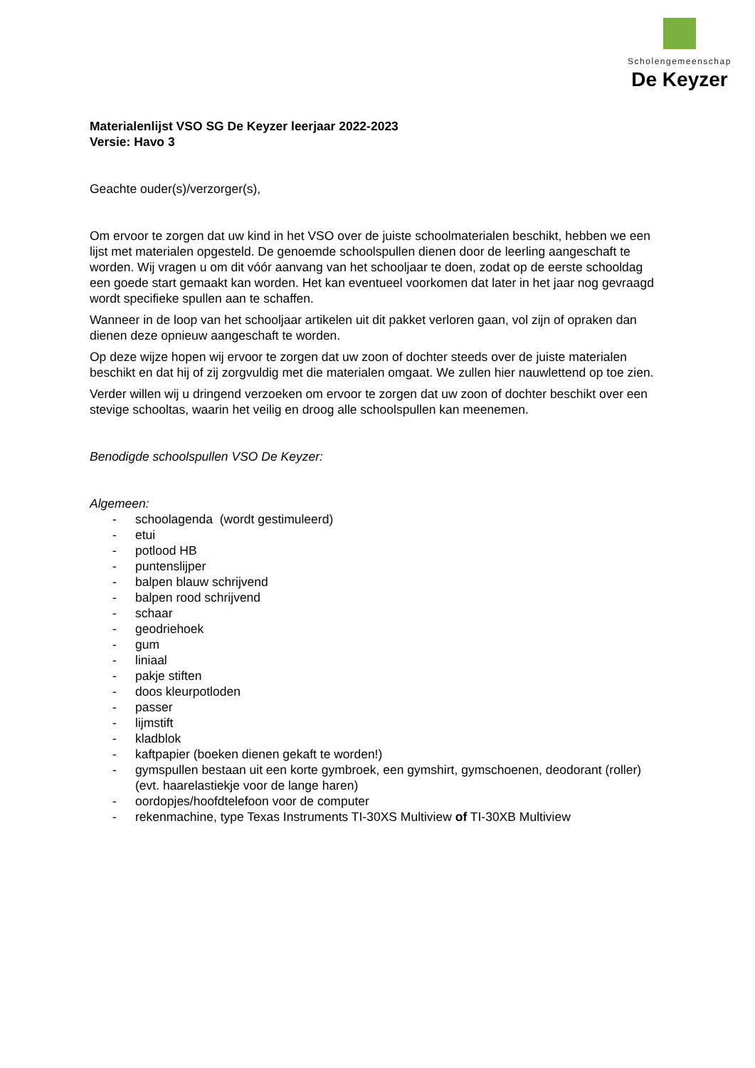Scholengemeenschap
De Keyzer
Materialenlijst VSO SG De Keyzer leerjaar 2022-2023
Versie: Havo 3
Geachte ouder(s)/verzorger(s),
Om ervoor te zorgen dat uw kind in het VSO over de juiste schoolmaterialen beschikt, hebben we een lijst met materialen opgesteld. De genoemde schoolspullen dienen door de leerling aangeschaft te worden. Wij vragen u om dit vóór aanvang van het schooljaar te doen, zodat op de eerste schooldag een goede start gemaakt kan worden. Het kan eventueel voorkomen dat later in het jaar nog gevraagd wordt specifieke spullen aan te schaffen.
Wanneer in de loop van het schooljaar artikelen uit dit pakket verloren gaan, vol zijn of opraken dan dienen deze opnieuw aangeschaft te worden.
Op deze wijze hopen wij ervoor te zorgen dat uw zoon of dochter steeds over de juiste materialen beschikt en dat hij of zij zorgvuldig met die materialen omgaat. We zullen hier nauwlettend op toe zien.
Verder willen wij u dringend verzoeken om ervoor te zorgen dat uw zoon of dochter beschikt over een stevige schooltas, waarin het veilig en droog alle schoolspullen kan meenemen.
Benodigde schoolspullen VSO De Keyzer:
Algemeen:
- schoolagenda (wordt gestimuleerd)
- etui
- potlood HB
- puntenslijper
- balpen blauw schrijvend
- balpen rood schrijvend
- schaar
- geodriehoek
- gum
- liniaal
- pakje stiften
- doos kleurpotloden
- passer
- lijmstift
- kladblok
- kaftpapier (boeken dienen gekaft te worden!)
- gymspullen bestaan uit een korte gymbroek, een gymshirt, gymschoenen, deodorant (roller) (evt. haarelastiekje voor de lange haren)
- oordopjes/hoofdtelefoon voor de computer
- rekenmachine, type Texas Instruments TI-30XS Multiview of TI-30XB Multiview